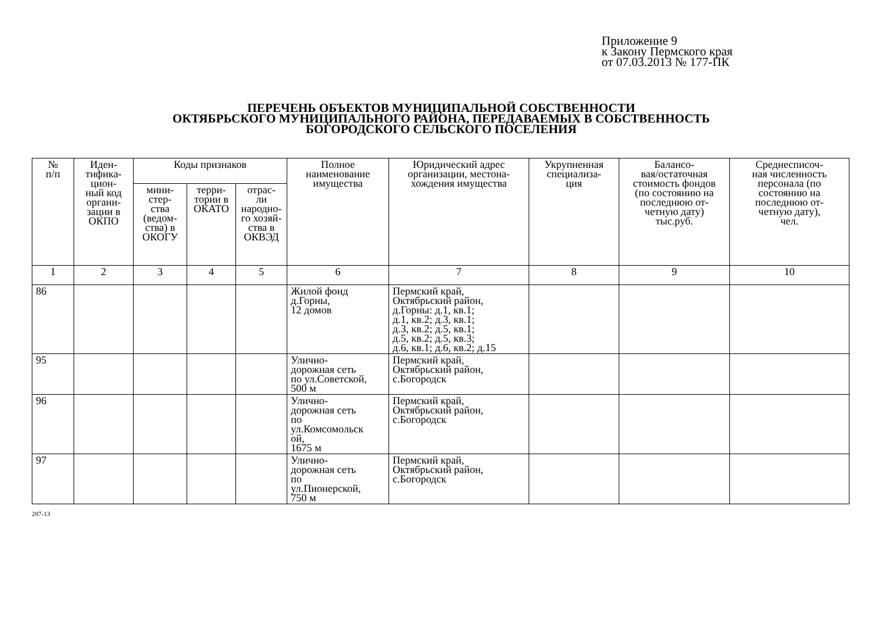Приложение 9
к Закону Пермского края
от 07.03.2013 № 177-ПК
ПЕРЕЧЕНЬ ОБЪЕКТОВ МУНИЦИПАЛЬНОЙ СОБСТВЕННОСТИ
ОКТЯБРЬСКОГО МУНИЦИПАЛЬНОГО РАЙОНА, ПЕРЕДАВАЕМЫХ В СОБСТВЕННОСТЬ
БОГОРОДСКОГО СЕЛЬСКОГО ПОСЕЛЕНИЯ
| № п/п | Иден- тифика- цион- ный код органи- зации в ОКПО | Коды признаков | | | Полное наименование имущества | Юридический адрес организации, местона- хождения имущества | Укрупненная специализа- ция | Балансо- вая/остаточная стоимость фондов (по состоянию на последнюю от- четную дату) тыс.руб. | Среднесписоч- ная численность персонала (по состоянию на последнюю от- четную дату), чел. |
| --- | --- | --- | --- | --- | --- | --- | --- | --- | --- |
| | | мини- стер- ства (ведом- ства) в ОКОГУ | терри- тории в ОКАТО | отрас- ли народно- го хозяй- ства в ОКВЭД | | | | | |
| 1 | 2 | 3 | 4 | 5 | 6 | 7 | 8 | 9 | 10 |
| 86 | | | | | Жилой фонд д.Горны, 12 домов | Пермский край, Октябрьский район, д.Горны: д.1, кв.1; д.1, кв.2; д.3, кв.1; д.3, кв.2; д.5, кв.1; д.5, кв.2; д.5, кв.3; д.6, кв.1; д.6, кв.2; д.15 | | | |
| 95 | | | | | Улично- дорожная сеть по ул.Советской, 500 м | Пермский край, Октябрьский район, с.Богородск | | | |
| 96 | | | | | Улично- дорожная сеть по ул.Комсомольск ой, 1675 м | Пермский край, Октябрьский район, с.Богородск | | | |
| 97 | | | | | Улично- дорожная сеть по ул.Пионерской, 750 м | Пермский край, Октябрьский район, с.Богородск | | | |
287-13